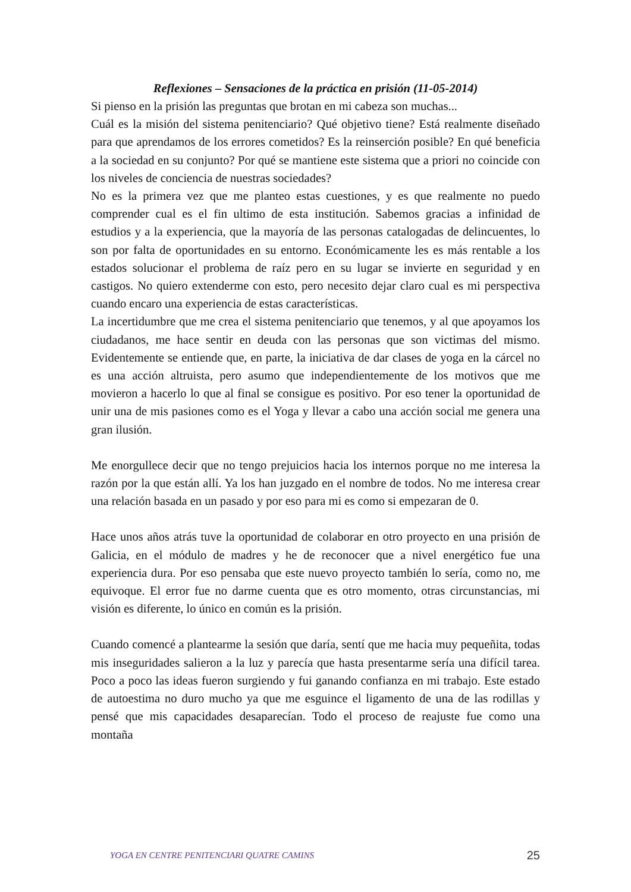Reflexiones – Sensaciones de la práctica en prisión (11-05-2014)
Si pienso en la prisión las preguntas que brotan en mi cabeza son muchas...
Cuál es la misión del sistema penitenciario? Qué objetivo tiene? Está realmente diseñado para que aprendamos de los errores cometidos? Es la reinserción posible? En qué beneficia a la sociedad en su conjunto? Por qué se mantiene este sistema que a priori no coincide con los niveles de conciencia de nuestras sociedades?
No es la primera vez que me planteo estas cuestiones, y es que realmente no puedo comprender cual es el fin ultimo de esta institución. Sabemos gracias a infinidad de estudios y a la experiencia, que la mayoría de las personas catalogadas de delincuentes, lo son por falta de oportunidades en su entorno. Económicamente les es más rentable a los estados solucionar el problema de raíz pero en su lugar se invierte en seguridad y en castigos. No quiero extenderme con esto, pero necesito dejar claro cual es mi perspectiva cuando encaro una experiencia de estas características.
La incertidumbre que me crea el sistema penitenciario que tenemos, y al que apoyamos los ciudadanos, me hace sentir en deuda con las personas que son victimas del mismo. Evidentemente se entiende que, en parte, la iniciativa de dar clases de yoga en la cárcel no es una acción altruista, pero asumo que independientemente de los motivos que me movieron a hacerlo lo que al final se consigue es positivo. Por eso tener la oportunidad de unir una de mis pasiones como es el Yoga y llevar a cabo una acción social me genera una gran ilusión.
Me enorgullece decir que no tengo prejuicios hacia los internos porque no me interesa la razón por la que están allí. Ya los han juzgado en el nombre de todos. No me interesa crear una relación basada en un pasado y por eso para mi es como si empezaran de 0.
Hace unos años atrás tuve la oportunidad de colaborar en otro proyecto en una prisión de Galicia, en el módulo de madres y he de reconocer que a nivel energético fue una experiencia dura. Por eso pensaba que este nuevo proyecto también lo sería, como no, me equivoque. El error fue no darme cuenta que es otro momento, otras circunstancias, mi visión es diferente, lo único en común es la prisión.
Cuando comencé a plantearme la sesión que daría, sentí que me hacia muy pequeñita, todas mis inseguridades salieron a la luz y parecía que hasta presentarme sería una difícil tarea. Poco a poco las ideas fueron surgiendo y fui ganando confianza en mi trabajo. Este estado de autoestima no duro mucho ya que me esguince el ligamento de una de las rodillas y pensé que mis capacidades desaparecían. Todo el proceso de reajuste fue como una montaña
YOGA EN CENTRE PENITENCIARI QUATRE CAMINS 25